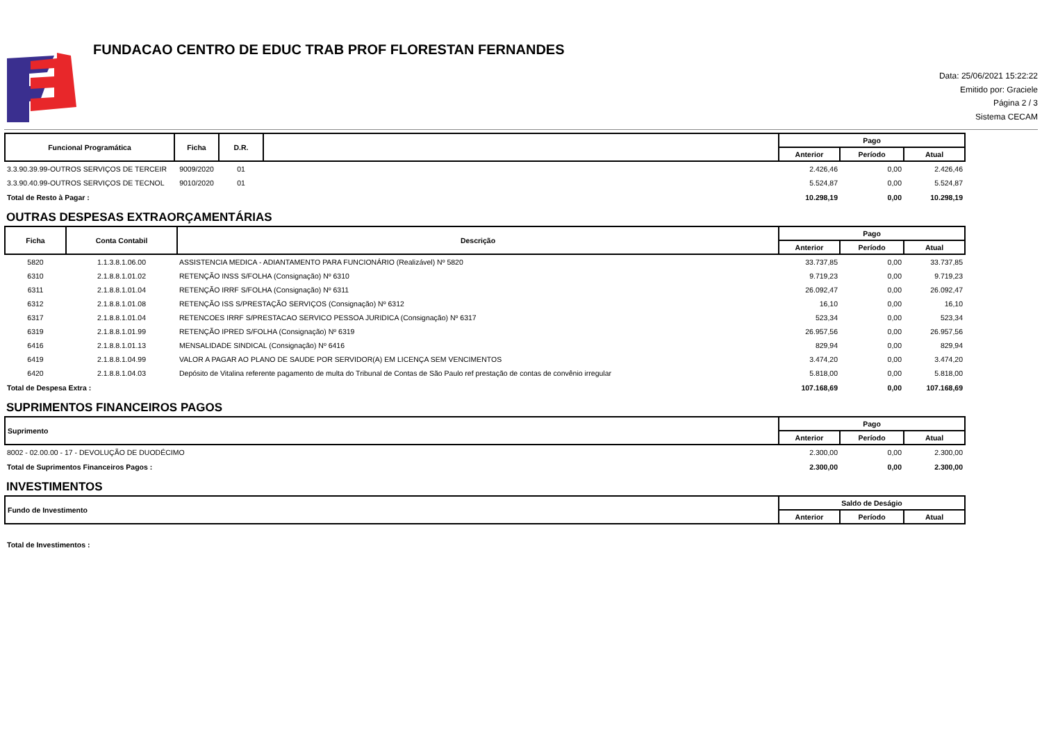FUNDACAO CENTRO DE EDUC TRAB PROF FLORESTAN FERNANDES
Data: 25/06/2021 15:22:22
Emitido por: Graciele
Página 2 / 3
Sistema CECAM
| Funcional Programática | Ficha | D.R. | | Pago | | |
| --- | --- | --- | --- | --- | --- | --- |
| | | | | Anterior | Período | Atual |
| 3.3.90.39.99-OUTROS SERVIÇOS DE TERCEIR | 9009/2020 | 01 | | 2.426,46 | 0,00 | 2.426,46 |
| 3.3.90.40.99-OUTROS SERVIÇOS DE TECNOL | 9010/2020 | 01 | | 5.524,87 | 0,00 | 5.524,87 |
| Total de Resto à Pagar : | | | | 10.298,19 | 0,00 | 10.298,19 |
OUTRAS DESPESAS EXTRAORÇAMENTÁRIAS
| Ficha | Conta Contabil | Descrição | Pago | | |
| --- | --- | --- | --- | --- | --- |
| | | | Anterior | Período | Atual |
| 5820 | 1.1.3.8.1.06.00 | ASSISTENCIA MEDICA - ADIANTAMENTO PARA FUNCIONÁRIO (Realizável) Nº 5820 | 33.737,85 | 0,00 | 33.737,85 |
| 6310 | 2.1.8.8.1.01.02 | RETENÇÃO INSS S/FOLHA (Consignação) Nº 6310 | 9.719,23 | 0,00 | 9.719,23 |
| 6311 | 2.1.8.8.1.01.04 | RETENÇÃO IRRF S/FOLHA (Consignação) Nº 6311 | 26.092,47 | 0,00 | 26.092,47 |
| 6312 | 2.1.8.8.1.01.08 | RETENÇÃO ISS S/PRESTAÇÃO SERVIÇOS (Consignação) Nº 6312 | 16,10 | 0,00 | 16,10 |
| 6317 | 2.1.8.8.1.01.04 | RETENCOES IRRF S/PRESTACAO SERVICO PESSOA JURIDICA (Consignação) Nº 6317 | 523,34 | 0,00 | 523,34 |
| 6319 | 2.1.8.8.1.01.99 | RETENÇÃO IPRED S/FOLHA (Consignação) Nº 6319 | 26.957,56 | 0,00 | 26.957,56 |
| 6416 | 2.1.8.8.1.01.13 | MENSALIDADE SINDICAL (Consignação) Nº 6416 | 829,94 | 0,00 | 829,94 |
| 6419 | 2.1.8.8.1.04.99 | VALOR A PAGAR AO PLANO DE SAUDE POR SERVIDOR(A) EM LICENÇA SEM VENCIMENTOS | 3.474,20 | 0,00 | 3.474,20 |
| 6420 | 2.1.8.8.1.04.03 | Depósito de Vitalina referente pagamento de multa do Tribunal de Contas de São Paulo ref prestação de contas de convênio irregular | 5.818,00 | 0,00 | 5.818,00 |
| Total de Despesa Extra : | | | 107.168,69 | 0,00 | 107.168,69 |
SUPRIMENTOS FINANCEIROS PAGOS
| Suprimento | Pago | | |
| --- | --- | --- | --- |
| | Anterior | Período | Atual |
| 8002 - 02.00.00 - 17 - DEVOLUÇÃO DE DUODÉCIMO | 2.300,00 | 0,00 | 2.300,00 |
| Total de Suprimentos Financeiros Pagos : | 2.300,00 | 0,00 | 2.300,00 |
INVESTIMENTOS
| Fundo de Investimento | Saldo de Deságio | | |
| --- | --- | --- | --- |
| | Anterior | Período | Atual |
| Total de Investimentos : | | | |